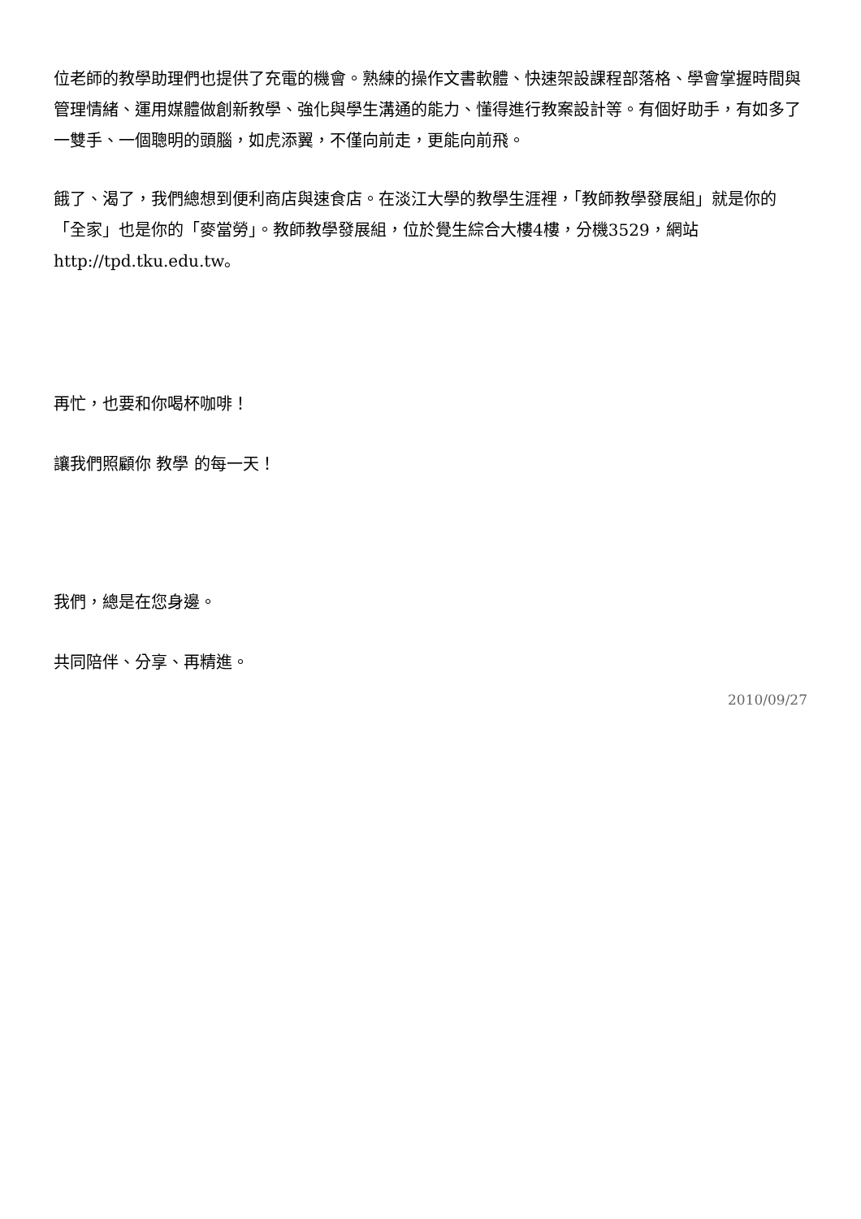位老師的教學助理們也提供了充電的機會。熟練的操作文書軟體、快速架設課程部落格、學會掌握時間與管理情緒、運用媒體做創新教學、強化與學生溝通的能力、懂得進行教案設計等。有個好助手，有如多了一雙手、一個聰明的頭腦，如虎添翼，不僅向前走，更能向前飛。
餓了、渴了，我們總想到便利商店與速食店。在淡江大學的教學生涯裡，「教師教學發展組」就是你的「全家」也是你的「麥當勞」。教師教學發展組，位於覺生綜合大樓4樓，分機3529，網站http://tpd.tku.edu.tw。
再忙，也要和你喝杯咖啡！
讓我們照顧你 教學 的每一天！
我們，總是在您身邊。
共同陪伴、分享、再精進。
2010/09/27